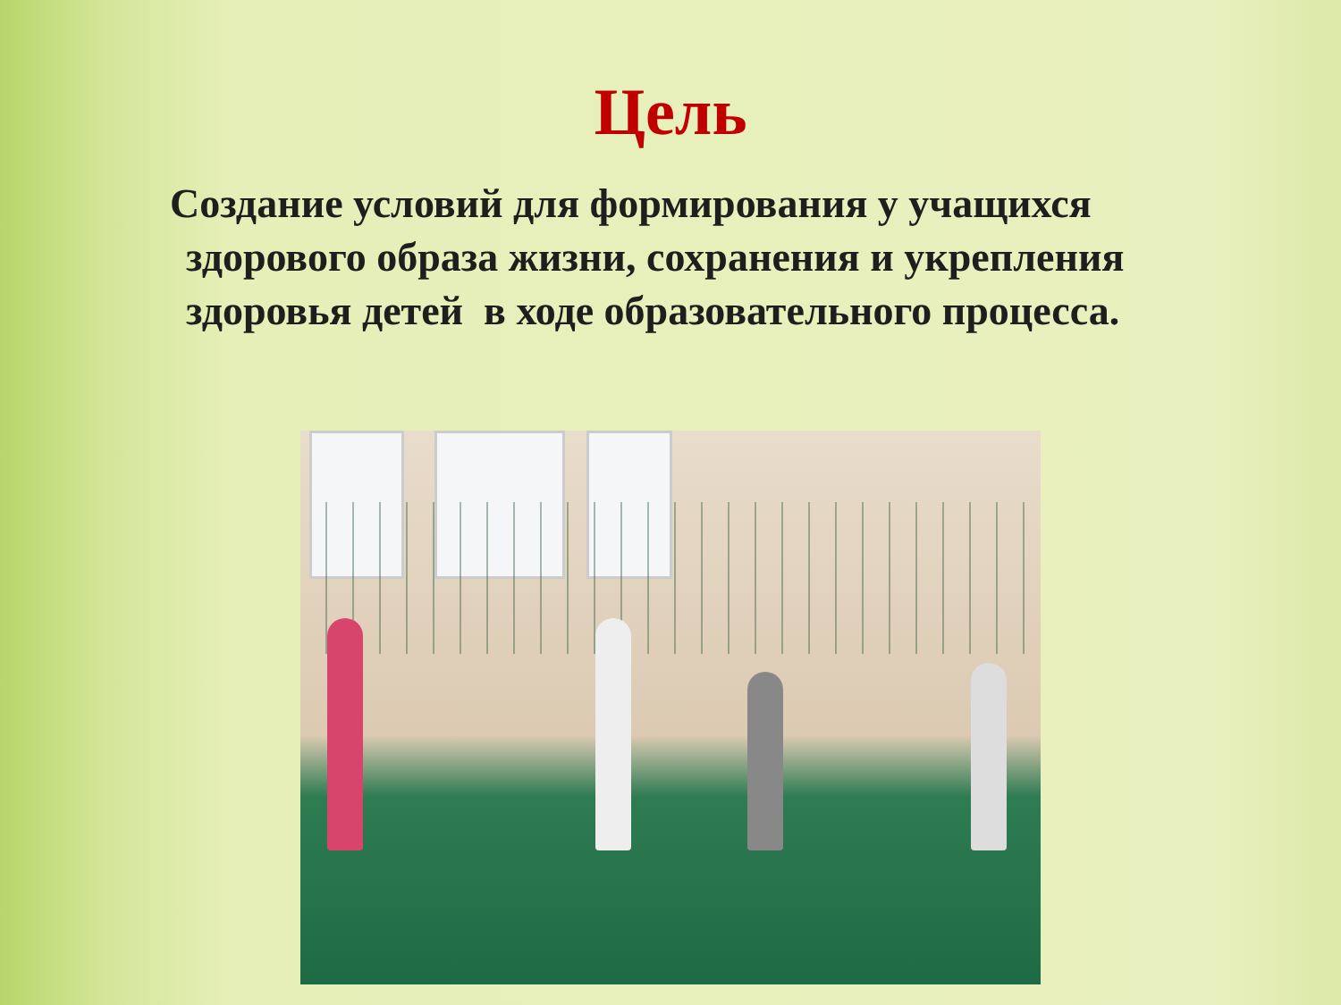Цель
Создание условий для формирования у учащихся
здорового образа жизни, сохранения и укрепления здоровья детей в ходе образовательного процесса.